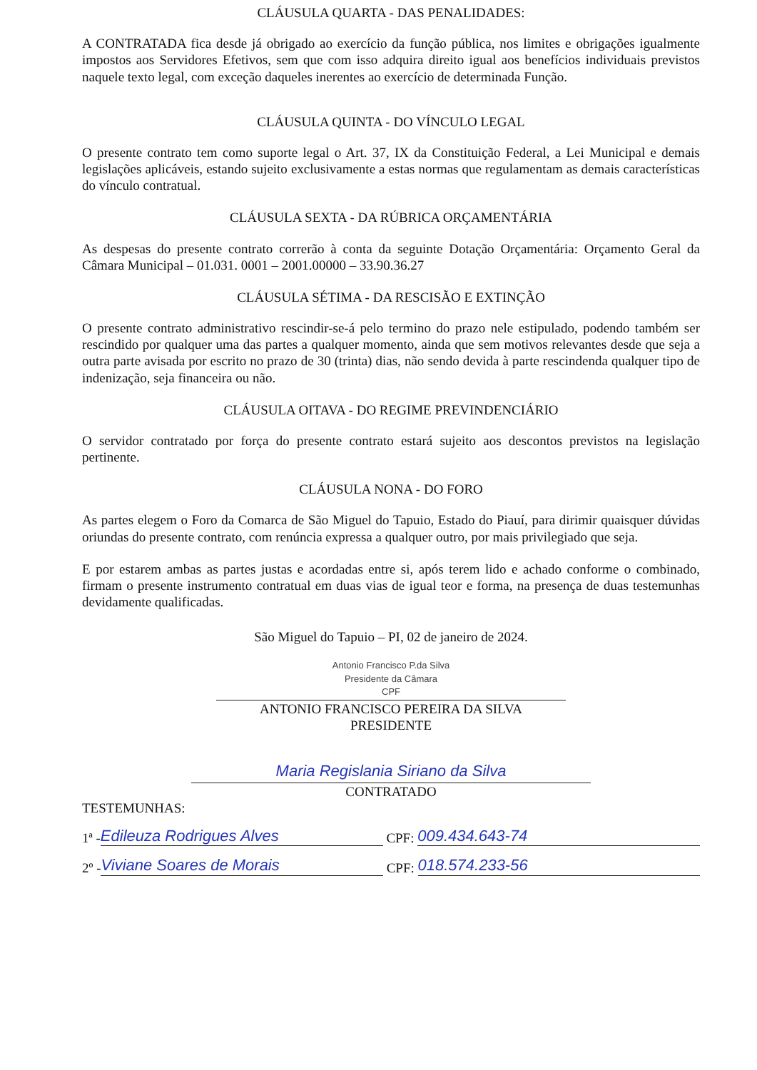CLÁUSULA QUARTA - DAS PENALIDADES:
A CONTRATADA fica desde já obrigado ao exercício da função pública, nos limites e obrigações igualmente impostos aos Servidores Efetivos, sem que com isso adquira direito igual aos benefícios individuais previstos naquele texto legal, com exceção daqueles inerentes ao exercício de determinada Função.
CLÁUSULA QUINTA - DO VÍNCULO LEGAL
O presente contrato tem como suporte legal o Art. 37, IX da Constituição Federal, a Lei Municipal e demais legislações aplicáveis, estando sujeito exclusivamente a estas normas que regulamentam as demais características do vínculo contratual.
CLÁUSULA SEXTA - DA RÚBRICA ORÇAMENTÁRIA
As despesas do presente contrato correrão à conta da seguinte Dotação Orçamentária: Orçamento Geral da Câmara Municipal – 01.031. 0001 – 2001.00000 – 33.90.36.27
CLÁUSULA SÉTIMA - DA RESCISÃO E EXTINÇÃO
O presente contrato administrativo rescindir-se-á pelo termino do prazo nele estipulado, podendo também ser rescindido por qualquer uma das partes a qualquer momento, ainda que sem motivos relevantes desde que seja a outra parte avisada por escrito no prazo de 30 (trinta) dias, não sendo devida à parte rescindenda qualquer tipo de indenização, seja financeira ou não.
CLÁUSULA OITAVA - DO REGIME PREVINDENCIÁRIO
O servidor contratado por força do presente contrato estará sujeito aos descontos previstos na legislação pertinente.
CLÁUSULA NONA - DO FORO
As partes elegem o Foro da Comarca de São Miguel do Tapuio, Estado do Piauí, para dirimir quaisquer dúvidas oriundas do presente contrato, com renúncia expressa a qualquer outro, por mais privilegiado que seja.
E por estarem ambas as partes justas e acordadas entre si, após terem lido e achado conforme o combinado, firmam o presente instrumento contratual em duas vias de igual teor e forma, na presença de duas testemunhas devidamente qualificadas.
São Miguel do Tapuio – PI, 02 de janeiro de 2024.
Antonio Francisco P.da Silva
Presidente da Câmara
CPF
ANTONIO FRANCISCO PEREIRA DA SILVA
PRESIDENTE
Maria Regislania Siriano da Silva
CONTRATADO
TESTEMUNHAS:
1ª - Edileuza Rodrigues Alves CPF: 009.434.643-74
2º - Viviane Soares de Morais CPF: 018.574.233-56